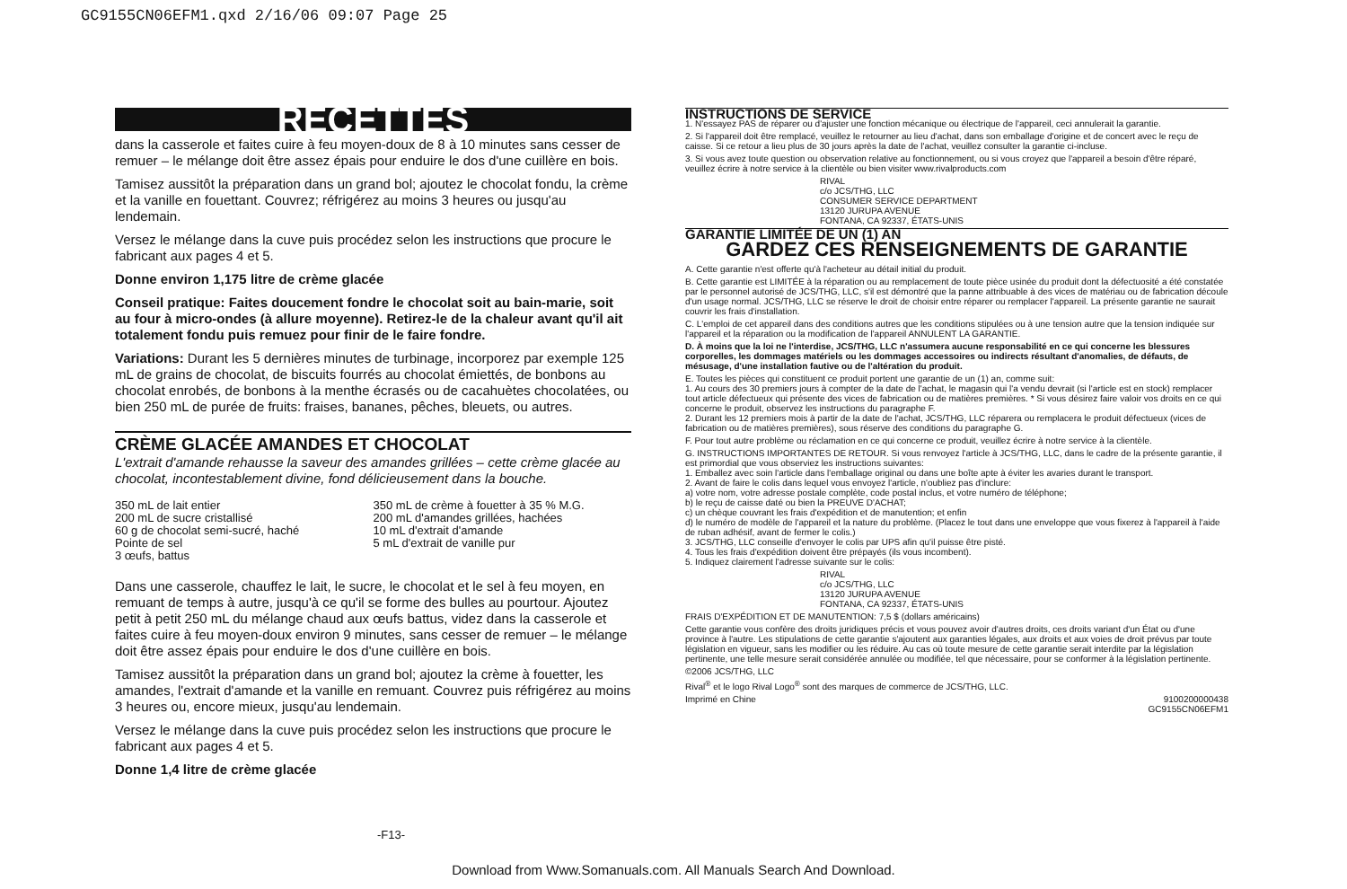GC9155CN06EFM1.qxd 2/16/06 09:07 Page 25
RECETTES
dans la casserole et faites cuire à feu moyen-doux de 8 à 10 minutes sans cesser de remuer – le mélange doit être assez épais pour enduire le dos d'une cuillère en bois.
Tamisez aussitôt la préparation dans un grand bol; ajoutez le chocolat fondu, la crème et la vanille en fouettant. Couvrez; réfrigérez au moins 3 heures ou jusqu'au lendemain.
Versez le mélange dans la cuve puis procédez selon les instructions que procure le fabricant aux pages 4 et 5.
Donne environ 1,175 litre de crème glacée
Conseil pratique: Faites doucement fondre le chocolat soit au bain-marie, soit au four à micro-ondes (à allure moyenne). Retirez-le de la chaleur avant qu'il ait totalement fondu puis remuez pour finir de le faire fondre.
Variations: Durant les 5 dernières minutes de turbinage, incorporez par exemple 125 mL de grains de chocolat, de biscuits fourrés au chocolat émiettés, de bonbons au chocolat enrobés, de bonbons à la menthe écrasés ou de cacahuètes chocolatées, ou bien 250 mL de purée de fruits: fraises, bananes, pêches, bleuets, ou autres.
CRÈME GLACÉE AMANDES ET CHOCOLAT
L'extrait d'amande rehausse la saveur des amandes grillées – cette crème glacée au chocolat, incontestablement divine, fond délicieusement dans la bouche.
350 mL de lait entier
200 mL de sucre cristallisé
60 g de chocolat semi-sucré, haché
Pointe de sel
3 œufs, battus
350 mL de crème à fouetter à 35 % M.G.
200 mL d'amandes grillées, hachées
10 mL d'extrait d'amande
5 mL d'extrait de vanille pur
Dans une casserole, chauffez le lait, le sucre, le chocolat et le sel à feu moyen, en remuant de temps à autre, jusqu'à ce qu'il se forme des bulles au pourtour. Ajoutez petit à petit 250 mL du mélange chaud aux œufs battus, videz dans la casserole et faites cuire à feu moyen-doux environ 9 minutes, sans cesser de remuer – le mélange doit être assez épais pour enduire le dos d'une cuillère en bois.
Tamisez aussitôt la préparation dans un grand bol; ajoutez la crème à fouetter, les amandes, l'extrait d'amande et la vanille en remuant. Couvrez puis réfrigérez au moins 3 heures ou, encore mieux, jusqu'au lendemain.
Versez le mélange dans la cuve puis procédez selon les instructions que procure le fabricant aux pages 4 et 5.
Donne 1,4 litre de crème glacée
INSTRUCTIONS DE SERVICE
1. N'essayez PAS de réparer ou d'ajuster une fonction mécanique ou électrique de l'appareil, ceci annulerait la garantie.
2. Si l'appareil doit être remplacé, veuillez le retourner au lieu d'achat, dans son emballage d'origine et de concert avec le reçu de caisse. Si ce retour a lieu plus de 30 jours après la date de l'achat, veuillez consulter la garantie ci-incluse.
3. Si vous avez toute question ou observation relative au fonctionnement, ou si vous croyez que l'appareil a besoin d'être réparé, veuillez écrire à notre service à la clientèle ou bien visiter www.rivalproducts.com
RIVAL
c/o JCS/THG, LLC
CONSUMER SERVICE DEPARTMENT
13120 JURUPA AVENUE
FONTANA, CA 92337, ÉTATS-UNIS
GARANTIE LIMITÉE DE UN (1) AN
GARDEZ CES RENSEIGNEMENTS DE GARANTIE
A. Cette garantie n'est offerte qu'à l'acheteur au détail initial du produit.
B. Cette garantie est LIMITÉE à la réparation ou au remplacement de toute pièce usinée du produit dont la défectuosité a été constatée par le personnel autorisé de JCS/THG, LLC, s'il est démontré que la panne attribuable à des vices de matériau ou de fabrication découle d'un usage normal. JCS/THG, LLC se réserve le droit de choisir entre réparer ou remplacer l'appareil. La présente garantie ne saurait couvrir les frais d'installation.
C. L'emploi de cet appareil dans des conditions autres que les conditions stipulées ou à une tension autre que la tension indiquée sur l'appareil et la réparation ou la modification de l'appareil ANNULENT LA GARANTIE.
D. À moins que la loi ne l'interdise, JCS/THG, LLC n'assumera aucune responsabilité en ce qui concerne les blessures corporelles, les dommages matériels ou les dommages accessoires ou indirects résultant d'anomalies, de défauts, de mésusage, d'une installation fautive ou de l'altération du produit.
E. Toutes les pièces qui constituent ce produit portent une garantie de un (1) an, comme suit:
1. Au cours des 30 premiers jours à compter de la date de l'achat, le magasin qui l'a vendu devrait (si l'article est en stock) remplacer tout article défectueux qui présente des vices de fabrication ou de matières premières. * Si vous désirez faire valoir vos droits en ce qui concerne le produit, observez les instructions du paragraphe F.
2. Durant les 12 premiers mois à partir de la date de l'achat, JCS/THG, LLC réparera ou remplacera le produit défectueux (vices de fabrication ou de matières premières), sous réserve des conditions du paragraphe G.
F. Pour tout autre problème ou réclamation en ce qui concerne ce produit, veuillez écrire à notre service à la clientèle.
G. INSTRUCTIONS IMPORTANTES DE RETOUR. Si vous renvoyez l'article à JCS/THG, LLC, dans le cadre de la présente garantie, il est primordial que vous observiez les instructions suivantes:
1. Emballez avec soin l'article dans l'emballage original ou dans une boîte apte à éviter les avaries durant le transport.
2. Avant de faire le colis dans lequel vous envoyez l'article, n'oubliez pas d'inclure:
a) votre nom, votre adresse postale complète, code postal inclus, et votre numéro de téléphone;
b) le reçu de caisse daté ou bien la PREUVE D'ACHAT;
c) un chèque couvrant les frais d'expédition et de manutention; et enfin
d) le numéro de modèle de l'appareil et la nature du problème. (Placez le tout dans une enveloppe que vous fixerez à l'appareil à l'aide de ruban adhésif, avant de fermer le colis.)
3. JCS/THG, LLC conseille d'envoyer le colis par UPS afin qu'il puisse être pisté.
4. Tous les frais d'expédition doivent être prépayés (ils vous incombent).
5. Indiquez clairement l'adresse suivante sur le colis:
RIVAL
c/o JCS/THG, LLC
13120 JURUPA AVENUE
FONTANA, CA 92337, ÉTATS-UNIS
FRAIS D'EXPÉDITION ET DE MANUTENTION: 7,5 $ (dollars américains)
Cette garantie vous confère des droits juridiques précis et vous pouvez avoir d'autres droits, ces droits variant d'un État ou d'une province à l'autre. Les stipulations de cette garantie s'ajoutent aux garanties légales, aux droits et aux voies de droit prévus par toute législation en vigueur, sans les modifier ou les réduire. Au cas où toute mesure de cette garantie serait interdite par la législation pertinente, une telle mesure serait considérée annulée ou modifiée, tel que nécessaire, pour se conformer à la législation pertinente.
©2006 JCS/THG, LLC
Rival<sup>®</sup> et le logo Rival Logo<sup>®</sup> sont des marques de commerce de JCS/THG, LLC.
Imprimé en Chine 9100200000438
GC9155CN06EFM1
-F13-
Download from Www.Somanuals.com. All Manuals Search And Download.